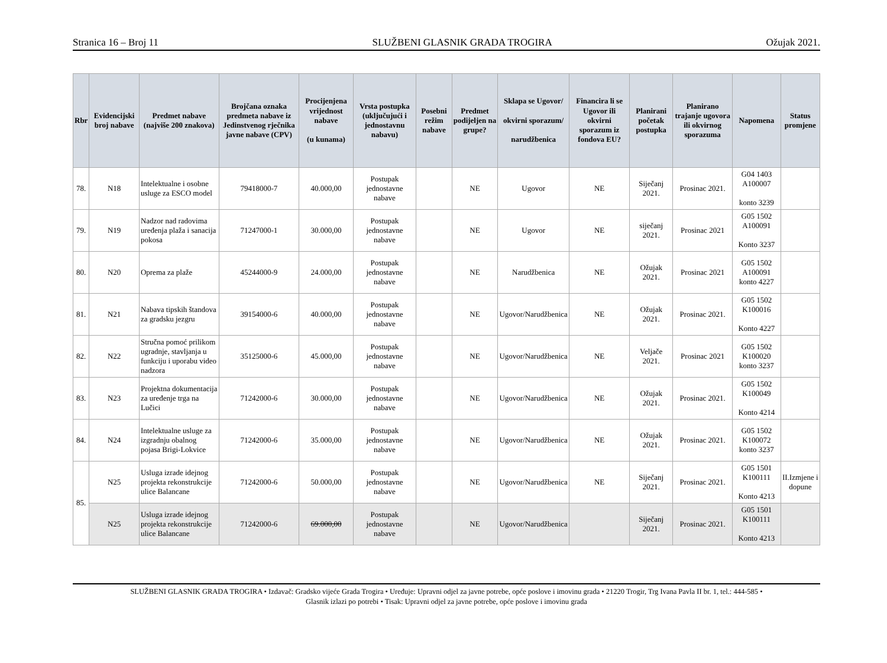Stranica 16 – Broj 11 SLUŽBENI GLASNIK GRADA TROGIRA Ožujak 2021.
| Rbr | Evidencijski broj nabave | Predmet nabave (najviše 200 znakova) | Brojčana oznaka predmeta nabave iz Jedinstvenog rječnika javne nabave (CPV) | Procijenjena vrijednost nabave (u kunama) | Vrsta postupka (uključujući i jednostavnu nabavu) | Posebni režim nabave | Predmet podijeljen na grupe? | Sklapa se Ugovor/ okvirni sporazum/ narudžbenica | Financira li se Ugovor ili okvirni sporazum iz fondova EU? | Planirani početak postupka | Planirano trajanje ugovora ili okvirnog sporazuma | Napomena | Status promjene |
| --- | --- | --- | --- | --- | --- | --- | --- | --- | --- | --- | --- | --- | --- |
| 78. | N18 | Intelektualne i osobne usluge za ESCO model | 79418000-7 | 40.000,00 | Postupak jednostavne nabave | | NE | Ugovor | NE | Siječanj 2021. | Prosinac 2021. | G04 1403 A100007 konto 3239 | |
| 79. | N19 | Nadzor nad radovima uređenja plaža i sanacija pokosa | 71247000-1 | 30.000,00 | Postupak jednostavne nabave | | NE | Ugovor | NE | siječanj 2021. | Prosinac 2021 | G05 1502 A100091 Konto 3237 | |
| 80. | N20 | Oprema za plaže | 45244000-9 | 24.000,00 | Postupak jednostavne nabave | | NE | Narudžbenica | NE | Ožujak 2021. | Prosinac 2021 | G05 1502 A100091 konto 4227 | |
| 81. | N21 | Nabava tipskih štandova za gradsku jezgru | 39154000-6 | 40.000,00 | Postupak jednostavne nabave | | NE | Ugovor/Narudžbenica | NE | Ožujak 2021. | Prosinac 2021. | G05 1502 K100016 Konto 4227 | |
| 82. | N22 | Stručna pomoć prilikom ugradnje, stavljanja u funkciju i uporabu video nadzora | 35125000-6 | 45.000,00 | Postupak jednostavne nabave | | NE | Ugovor/Narudžbenica | NE | Veljače 2021. | Prosinac 2021 | G05 1502 K100020 konto 3237 | |
| 83. | N23 | Projektna dokumentacija za uređenje trga na Lučici | 71242000-6 | 30.000,00 | Postupak jednostavne nabave | | NE | Ugovor/Narudžbenica | NE | Ožujak 2021. | Prosinac 2021. | G05 1502 K100049 Konto 4214 | |
| 84. | N24 | Intelektualne usluge za izgradnju obalnog pojasa Brigi-Lokvice | 71242000-6 | 35.000,00 | Postupak jednostavne nabave | | NE | Ugovor/Narudžbenica | NE | Ožujak 2021. | Prosinac 2021. | G05 1502 K100072 konto 3237 | |
| 85. | N25 | Usluga izrade idejnog projekta rekonstrukcije ulice Balancane | 71242000-6 | 50.000,00 | Postupak jednostavne nabave | | NE | Ugovor/Narudžbenica | NE | Siječanj 2021. | Prosinac 2021. | G05 1501 K100111 Konto 4213 | II.Izmjene i dopune |
| | N25 | Usluga izrade idejnog projekta rekonstrukcije ulice Balancane | 71242000-6 | 69.000,00 | Postupak jednostavne nabave | | NE | Ugovor/Narudžbenica | | Siječanj 2021. | Prosinac 2021. | G05 1501 K100111 Konto 4213 | |
SLUŽBENI GLASNIK GRADA TROGIRA • Izdavač: Gradsko vijeće Grada Trogira • Uređuje: Upravni odjel za javne potrebe, opće poslove i imovinu grada • 21220 Trogir, Trg Ivana Pavla II br. 1, tel.: 444-585 •
Glasnik izlazi po potrebi • Tisak: Upravni odjel za javne potrebe, opće poslove i imovinu grada